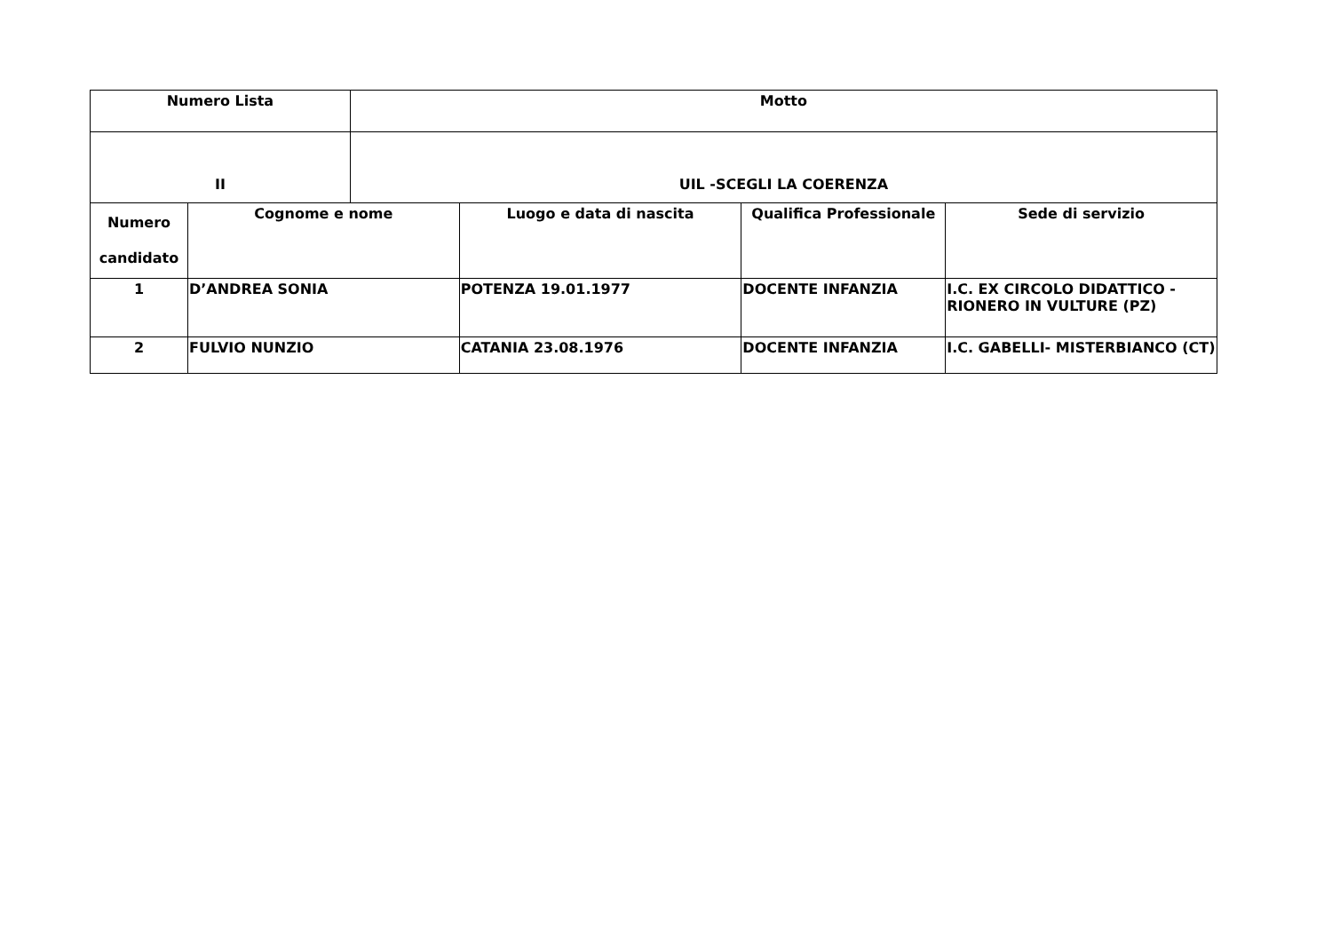| Numero Lista | | Motto | | | |
| --- | --- | --- | --- | --- | --- |
| II | | UIL -SCEGLI LA COERENZA | | | |
| Numero candidato | Cognome e nome | | Luogo e data di nascita | Qualifica Professionale | Sede di servizio |
| 1 | D’ANDREA SONIA | | POTENZA 19.01.1977 | DOCENTE INFANZIA | I.C. EX CIRCOLO DIDATTICO - RIONERO IN VULTURE (PZ) |
| 2 | FULVIO NUNZIO | | CATANIA 23.08.1976 | DOCENTE INFANZIA | I.C. GABELLI- MISTERBIANCO (CT) |